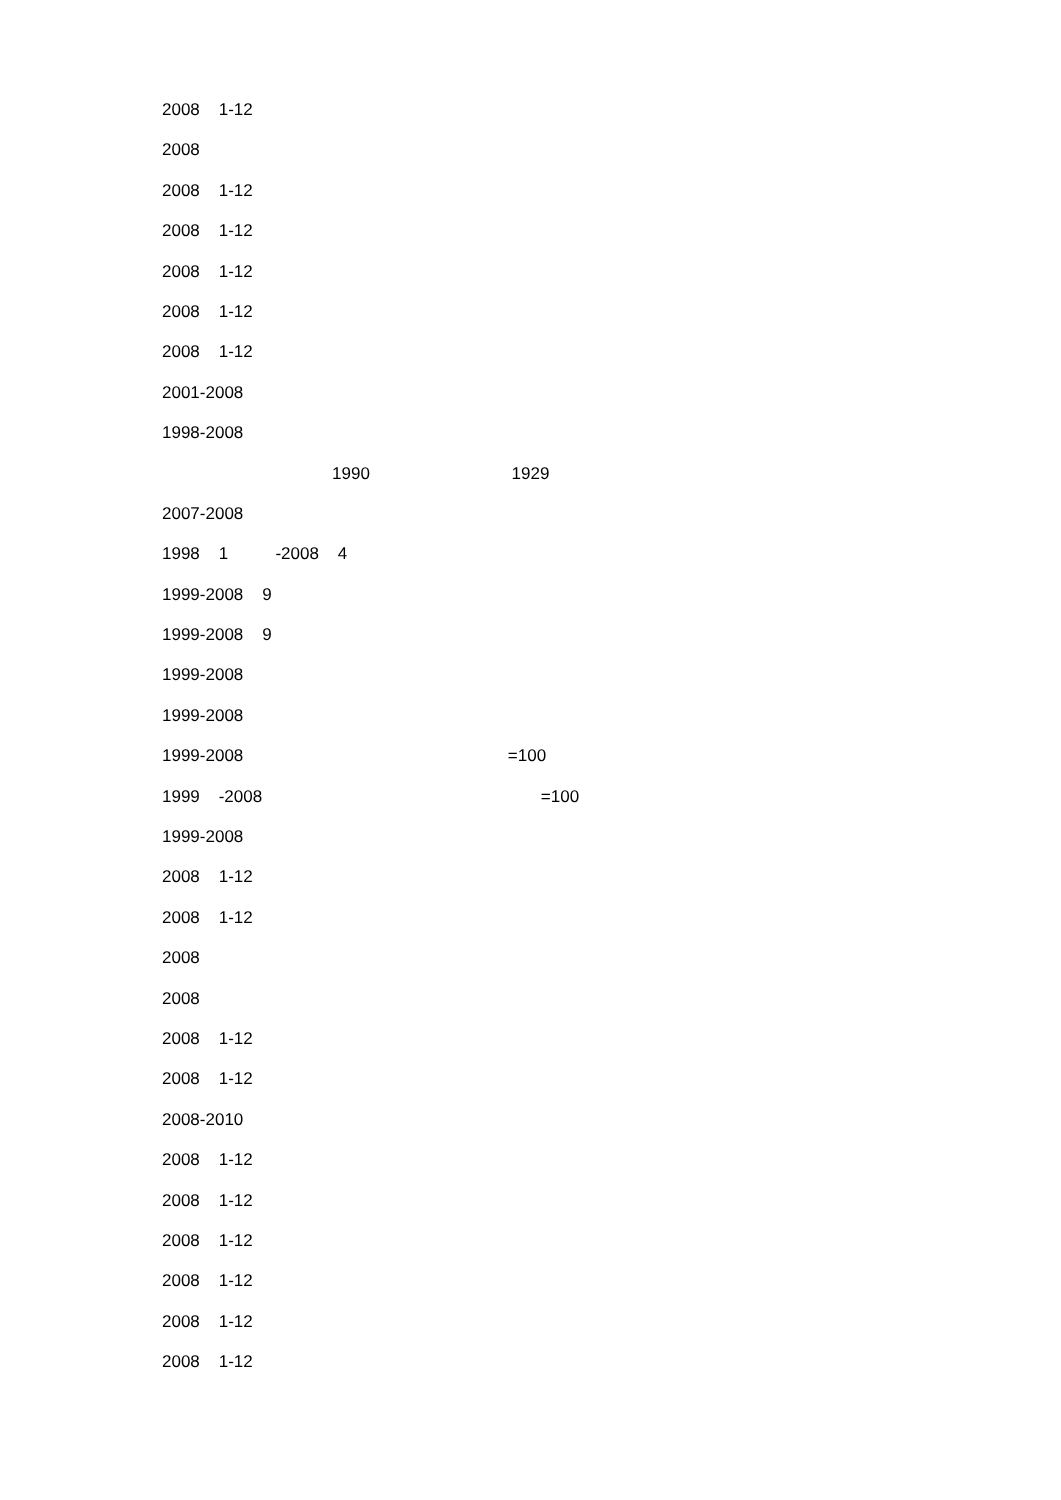2008 1-12
2008
2008 1-12
2008 1-12
2008 1-12
2008 1-12
2008 1-12
2001-2008
1998-2008
1990 1929
2007-2008
1998 1 -2008 4
1999-2008 9
1999-2008 9
1999-2008
1999-2008
1999-2008 =100
1999 -2008 =100
1999-2008
2008 1-12
2008 1-12
2008
2008
2008 1-12
2008 1-12
2008-2010
2008 1-12
2008 1-12
2008 1-12
2008 1-12
2008 1-12
2008 1-12